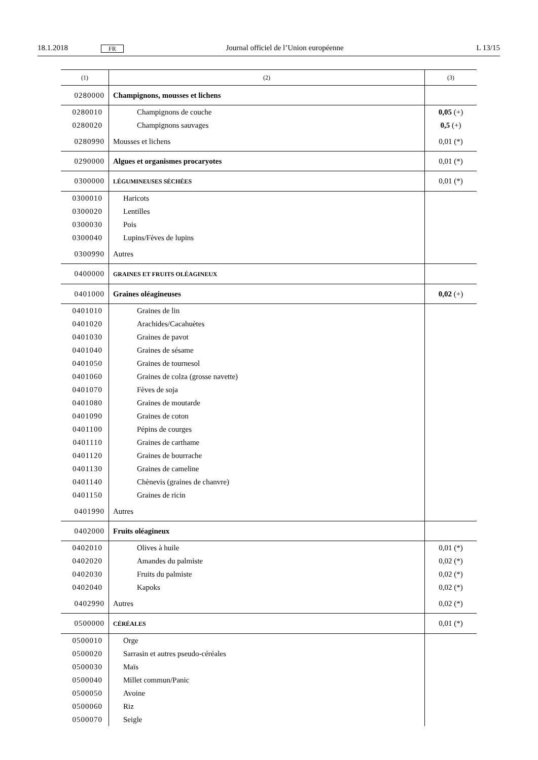18.1.2018 FR Journal officiel de l’Union européenne L 13/15
| (1) | (2) | (3) |
| --- | --- | --- |
| 0280000 | Champignons, mousses et lichens | |
| 0280010 | Champignons de couche | 0,05 (+) |
| 0280020 | Champignons sauvages | 0,5 (+) |
| 0280990 | Mousses et lichens | 0,01 (*) |
| 0290000 | Algues et organismes procaryotes | 0,01 (*) |
| 0300000 | LÉGUMINEUSES SÉCHÉES | 0,01 (*) |
| 0300010 | Haricots | |
| 0300020 | Lentilles | |
| 0300030 | Pois | |
| 0300040 | Lupins/Fèves de lupins | |
| 0300990 | Autres | |
| 0400000 | GRAINES ET FRUITS OLÉAGINEUX | |
| 0401000 | Graines oléagineuses | 0,02 (+) |
| 0401010 | Graines de lin | |
| 0401020 | Arachides/Cacahuètes | |
| 0401030 | Graines de pavot | |
| 0401040 | Graines de sésame | |
| 0401050 | Graines de tournesol | |
| 0401060 | Graines de colza (grosse navette) | |
| 0401070 | Fèves de soja | |
| 0401080 | Graines de moutarde | |
| 0401090 | Graines de coton | |
| 0401100 | Pépins de courges | |
| 0401110 | Graines de carthame | |
| 0401120 | Graines de bourrache | |
| 0401130 | Graines de cameline | |
| 0401140 | Chènevis (graines de chanvre) | |
| 0401150 | Graines de ricin | |
| 0401990 | Autres | |
| 0402000 | Fruits oléagineux | |
| 0402010 | Olives à huile | 0,01 (*) |
| 0402020 | Amandes du palmiste | 0,02 (*) |
| 0402030 | Fruits du palmiste | 0,02 (*) |
| 0402040 | Kapoks | 0,02 (*) |
| 0402990 | Autres | 0,02 (*) |
| 0500000 | CÉRÉALES | 0,01 (*) |
| 0500010 | Orge | |
| 0500020 | Sarrasin et autres pseudo-céréales | |
| 0500030 | Maïs | |
| 0500040 | Millet commun/Panic | |
| 0500050 | Avoine | |
| 0500060 | Riz | |
| 0500070 | Seigle | |